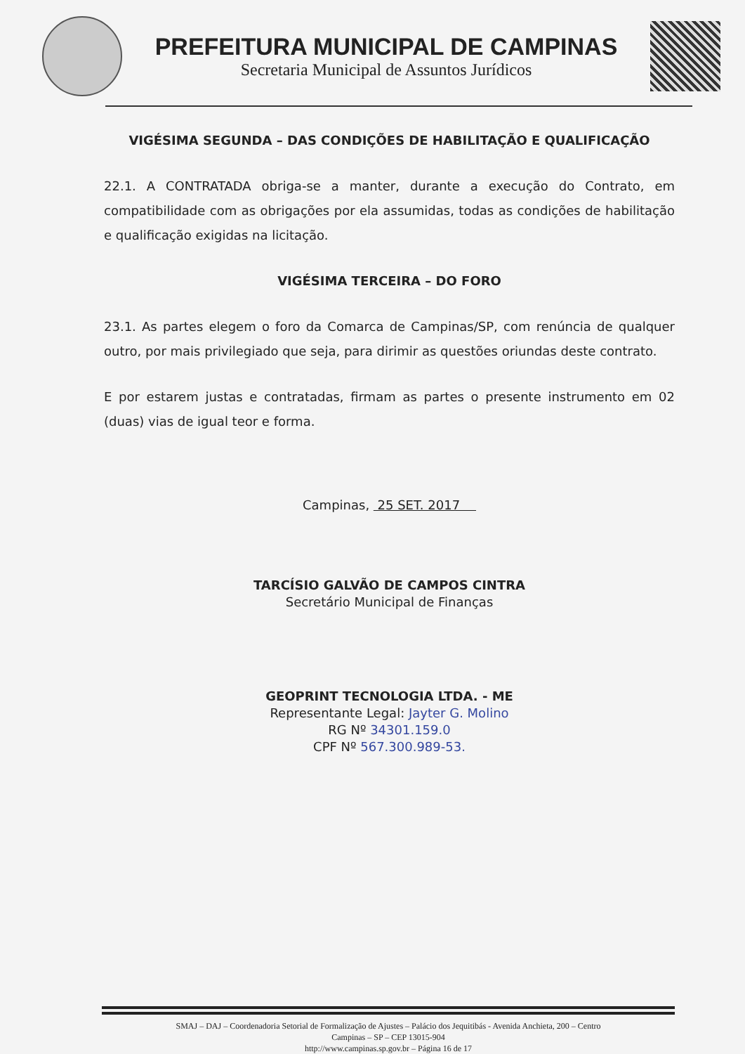PREFEITURA MUNICIPAL DE CAMPINAS
Secretaria Municipal de Assuntos Jurídicos
VIGÉSIMA SEGUNDA – DAS CONDIÇÕES DE HABILITAÇÃO E QUALIFICAÇÃO
22.1. A CONTRATADA obriga-se a manter, durante a execução do Contrato, em compatibilidade com as obrigações por ela assumidas, todas as condições de habilitação e qualificação exigidas na licitação.
VIGÉSIMA TERCEIRA – DO FORO
23.1. As partes elegem o foro da Comarca de Campinas/SP, com renúncia de qualquer outro, por mais privilegiado que seja, para dirimir as questões oriundas deste contrato.
E por estarem justas e contratadas, firmam as partes o presente instrumento em 02 (duas) vias de igual teor e forma.
Campinas, 25 SET. 2017
TARCÍSIO GALVÃO DE CAMPOS CINTRA
Secretário Municipal de Finanças
GEOPRINT TECNOLOGIA LTDA. - ME
Representante Legal: Jayter G. Molino
RG Nº 34301.159.0
CPF Nº 567.300.989-53.
SMAJ – DAJ – Coordenadoria Setorial de Formalização de Ajustes – Palácio dos Jequitibás - Avenida Anchieta, 200 – Centro
Campinas – SP – CEP 13015-904
http://www.campinas.sp.gov.br – Página 16 de 17